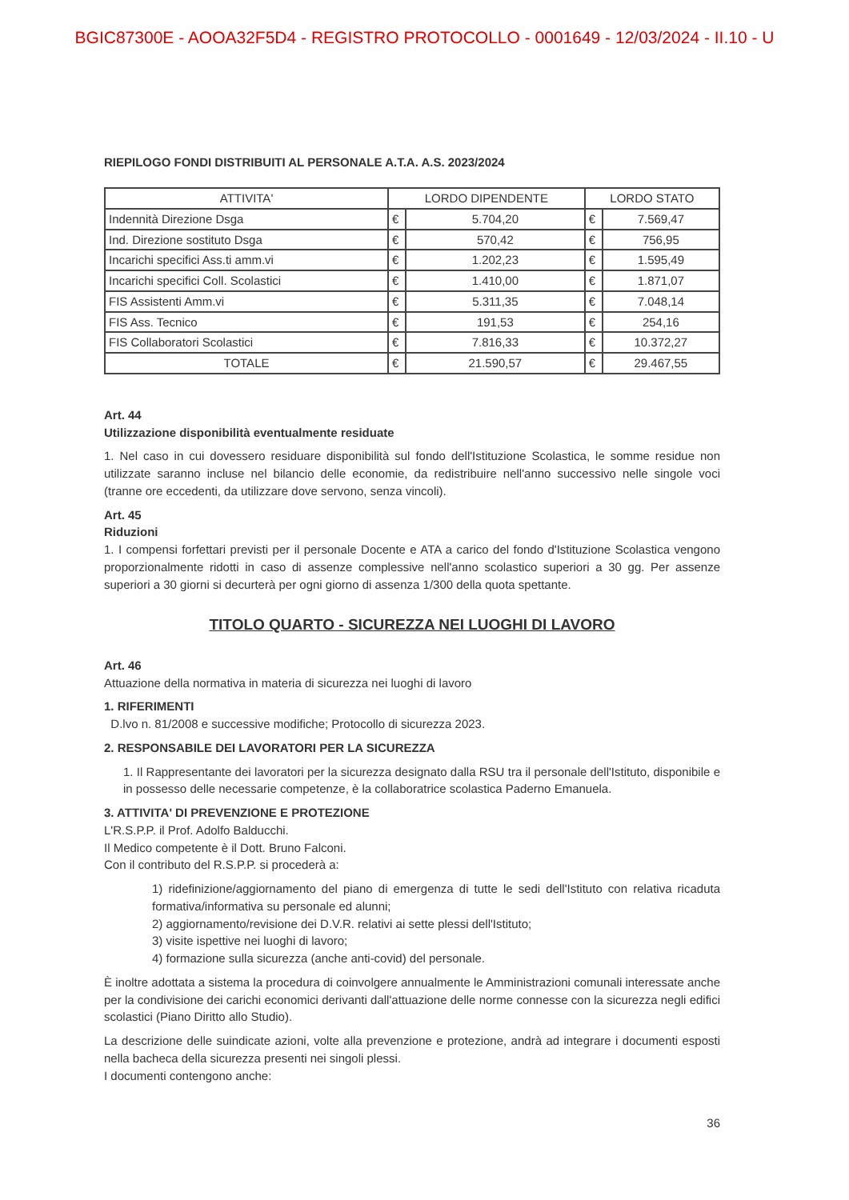BGIC87300E - AOOA32F5D4 - REGISTRO PROTOCOLLO - 0001649 - 12/03/2024 - II.10 - U
RIEPILOGO FONDI DISTRIBUITI AL PERSONALE A.T.A. A.S. 2023/2024
| ATTIVITA' | LORDO DIPENDENTE | | LORDO STATO | |
| --- | --- | --- | --- | --- |
| Indennità Direzione Dsga | € | 5.704,20 | € | 7.569,47 |
| Ind. Direzione sostituto Dsga | € | 570,42 | € | 756,95 |
| Incarichi specifici Ass.ti amm.vi | € | 1.202,23 | € | 1.595,49 |
| Incarichi specifici Coll. Scolastici | € | 1.410,00 | € | 1.871,07 |
| FIS Assistenti Amm.vi | € | 5.311,35 | € | 7.048,14 |
| FIS Ass. Tecnico | € | 191,53 | € | 254,16 |
| FIS Collaboratori Scolastici | € | 7.816,33 | € | 10.372,27 |
| TOTALE | € | 21.590,57 | € | 29.467,55 |
Art. 44
Utilizzazione disponibilità eventualmente residuate
1. Nel caso in cui dovessero residuare disponibilità sul fondo dell'Istituzione Scolastica, le somme residue non utilizzate saranno incluse nel bilancio delle economie, da redistribuire nell'anno successivo nelle singole voci (tranne ore eccedenti, da utilizzare dove servono, senza vincoli).
Art. 45
Riduzioni
1. I compensi forfettari previsti per il personale Docente e ATA a carico del fondo d'Istituzione Scolastica vengono proporzionalmente ridotti in caso di assenze complessive nell'anno scolastico superiori a 30 gg. Per assenze superiori a 30 giorni si decurterà per ogni giorno di assenza 1/300 della quota spettante.
TITOLO QUARTO - SICUREZZA NEI LUOGHI DI LAVORO
Art. 46
Attuazione della normativa in materia di sicurezza nei luoghi di lavoro
1. RIFERIMENTI
D.lvo n. 81/2008 e successive modifiche; Protocollo di sicurezza 2023.
2. RESPONSABILE DEI LAVORATORI PER LA SICUREZZA
1. Il Rappresentante dei lavoratori per la sicurezza designato dalla RSU tra il personale dell'Istituto, disponibile e in possesso delle necessarie competenze, è la collaboratrice scolastica Paderno Emanuela.
3. ATTIVITA' DI PREVENZIONE E PROTEZIONE
L'R.S.P.P. il Prof. Adolfo Balducchi.
Il Medico competente è il Dott. Bruno Falconi.
Con il contributo del R.S.P.P. si procederà a:
1) ridefinizione/aggiornamento del piano di emergenza di tutte le sedi dell'Istituto con relativa ricaduta formativa/informativa su personale ed alunni;
2) aggiornamento/revisione dei D.V.R. relativi ai sette plessi dell'Istituto;
3) visite ispettive nei luoghi di lavoro;
4) formazione sulla sicurezza (anche anti-covid) del personale.
È inoltre adottata a sistema la procedura di coinvolgere annualmente le Amministrazioni comunali interessate anche per la condivisione dei carichi economici derivanti dall'attuazione delle norme connesse con la sicurezza negli edifici scolastici (Piano Diritto allo Studio).
La descrizione delle suindicate azioni, volte alla prevenzione e protezione, andrà ad integrare i documenti esposti nella bacheca della sicurezza presenti nei singoli plessi.
I documenti contengono anche:
36